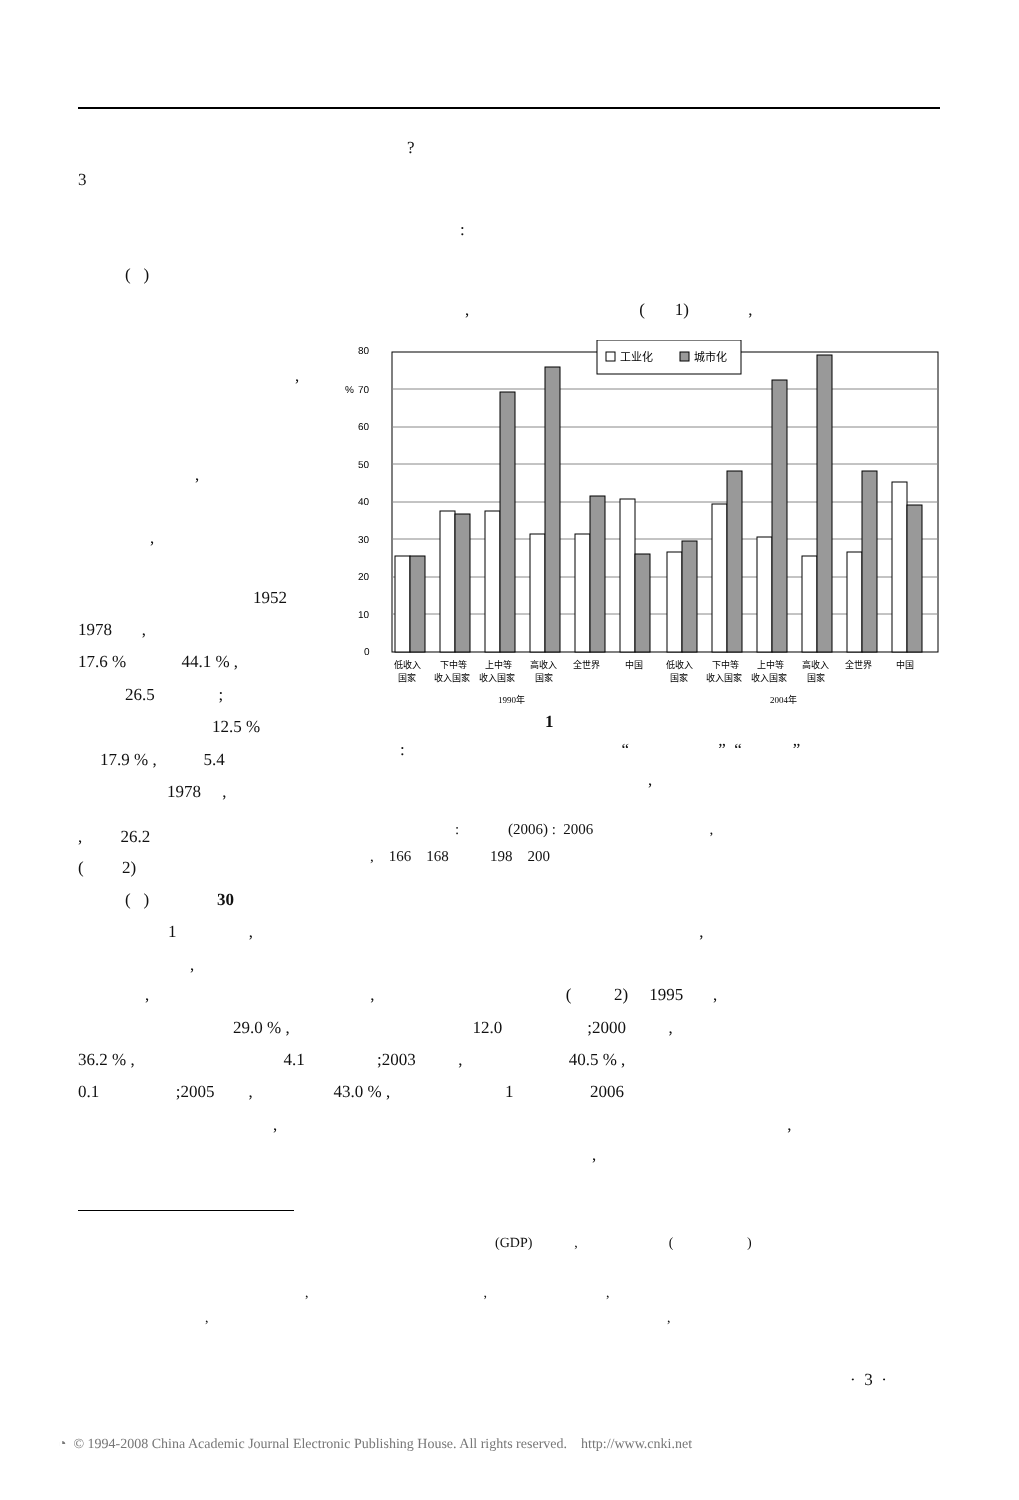?
3
:
( )
, ( 1) ,
,
,
,
1952
1978 ,
17.6 % 44.1 % ,
26.5 ;
12.5 %
17.9 % , 5.4
1978 ,
80
%
70
60
50
40
30
20
10
0
工业化
城市化
低收入
国家
下中等
收入国家
上中等
收入国家
高收入
国家
全世界
中国
低收入
国家
下中等
收入国家
上中等
收入国家
高收入
国家
全世界
中国
1990年
2004年
1
: “ ” “ ”
,
, 26.2
: (2006) : 2006 ,
( 2)
, 166 168 198 200
( ) 30
1 , ,
,
, , ( 2) 1995 ,
29.0 % , 12.0 ;2000 ,
36.2 % , 4.1 ;2003 , 40.5 % ,
0.1 ;2005 , 43.0 % , 1 2006
, ,
,
(GDP) , ( )
, , ,
, ,
· 3 ·
◔ © 1994-2008 China Academic Journal Electronic Publishing House. All rights reserved. http://www.cnki.net